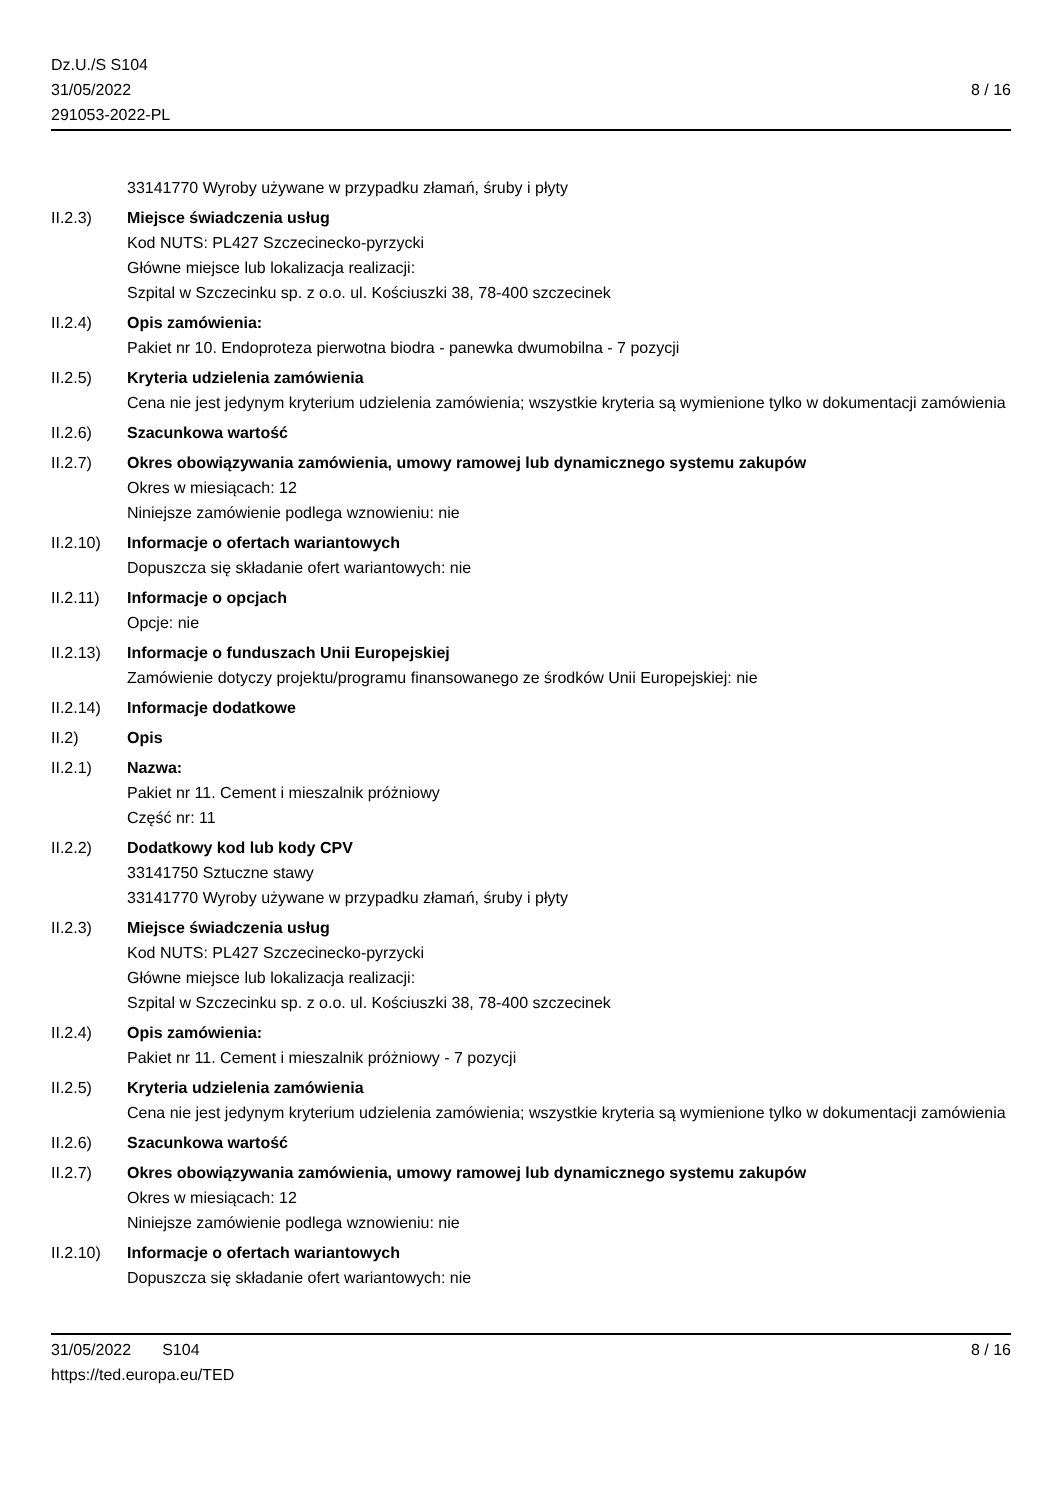Dz.U./S S104
31/05/2022
291053-2022-PL
8 / 16
33141770 Wyroby używane w przypadku złamań, śruby i płyty
II.2.3) Miejsce świadczenia usług
Kod NUTS: PL427 Szczecinecko-pyrzycki
Główne miejsce lub lokalizacja realizacji:
Szpital w Szczecinku sp. z o.o. ul. Kościuszki 38, 78-400 szczecinek
II.2.4) Opis zamówienia:
Pakiet nr 10. Endoproteza pierwotna biodra - panewka dwumobilna - 7 pozycji
II.2.5) Kryteria udzielenia zamówienia
Cena nie jest jedynym kryterium udzielenia zamówienia; wszystkie kryteria są wymienione tylko w dokumentacji zamówienia
II.2.6) Szacunkowa wartość
II.2.7) Okres obowiązywania zamówienia, umowy ramowej lub dynamicznego systemu zakupów
Okres w miesiącach: 12
Niniejsze zamówienie podlega wznowieniu: nie
II.2.10)
Informacje o ofertach wariantowych
Dopuszcza się składanie ofert wariantowych: nie
II.2.11)
Informacje o opcjach
Opcje: nie
II.2.13)
Informacje o funduszach Unii Europejskiej
Zamówienie dotyczy projektu/programu finansowanego ze środków Unii Europejskiej: nie
II.2.14)
Informacje dodatkowe
II.2) Opis
II.2.1) Nazwa:
Pakiet nr 11. Cement i mieszalnik próżniowy
Część nr: 11
II.2.2) Dodatkowy kod lub kody CPV
33141750 Sztuczne stawy
33141770 Wyroby używane w przypadku złamań, śruby i płyty
II.2.3) Miejsce świadczenia usług
Kod NUTS: PL427 Szczecinecko-pyrzycki
Główne miejsce lub lokalizacja realizacji:
Szpital w Szczecinku sp. z o.o. ul. Kościuszki 38, 78-400 szczecinek
II.2.4) Opis zamówienia:
Pakiet nr 11. Cement i mieszalnik próżniowy - 7 pozycji
II.2.5) Kryteria udzielenia zamówienia
Cena nie jest jedynym kryterium udzielenia zamówienia; wszystkie kryteria są wymienione tylko w dokumentacji zamówienia
II.2.6) Szacunkowa wartość
II.2.7) Okres obowiązywania zamówienia, umowy ramowej lub dynamicznego systemu zakupów
Okres w miesiącach: 12
Niniejsze zamówienie podlega wznowieniu: nie
II.2.10)
Informacje o ofertach wariantowych
Dopuszcza się składanie ofert wariantowych: nie
31/05/2022 S104
https://ted.europa.eu/TED
8 / 16